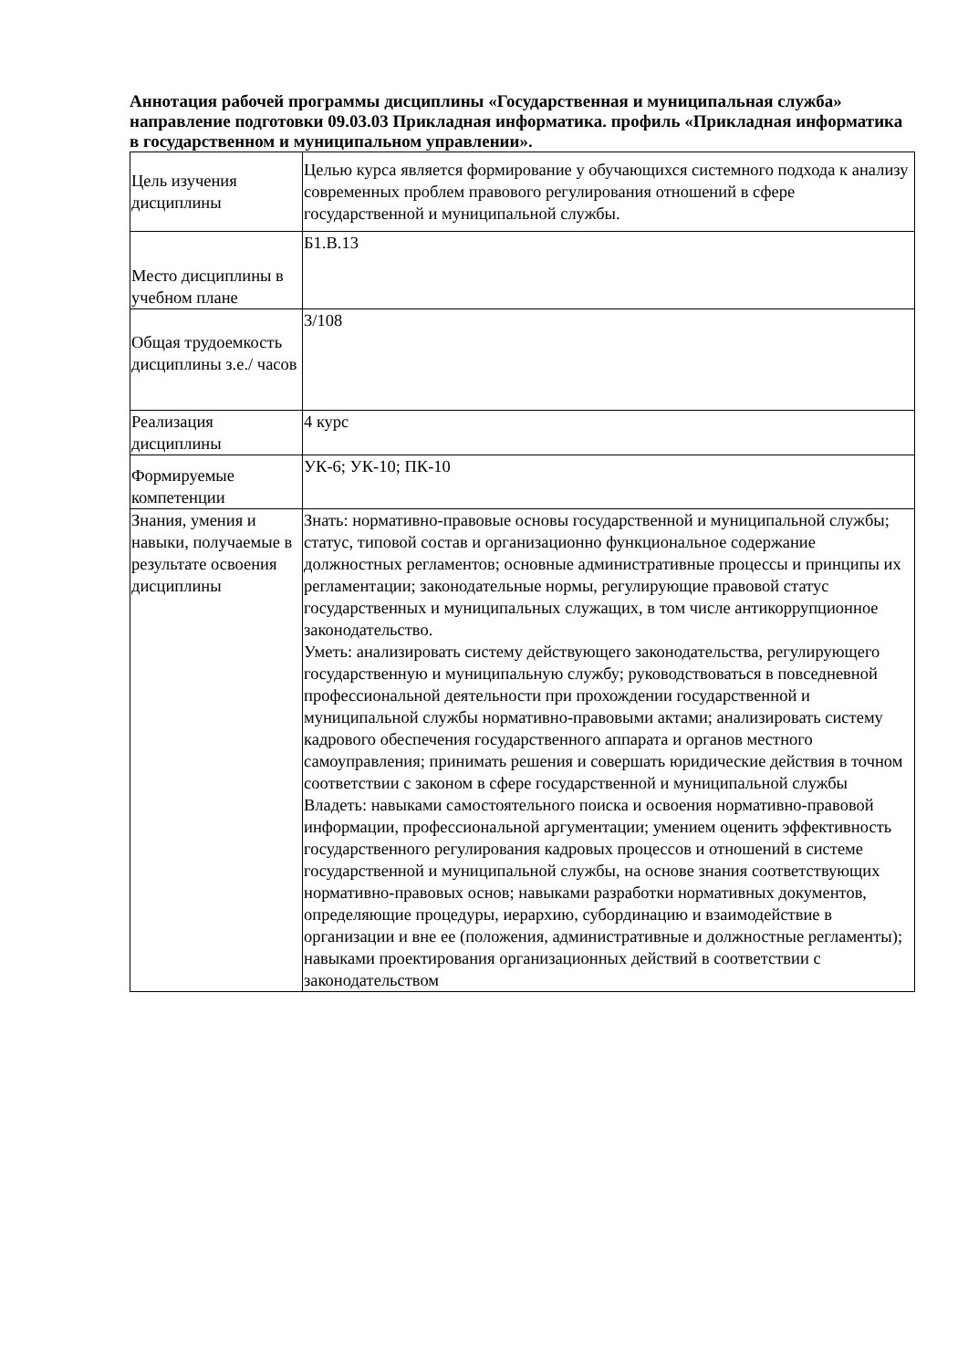Аннотация рабочей программы дисциплины «Государственная и муниципальная служба» направление подготовки 09.03.03 Прикладная информатика. профиль «Прикладная информатика в государственном и муниципальном управлении».
| Цель изучения дисциплины | Целью курса является формирование у обучающихся системного подхода к анализу современных проблем правового регулирования отношений в сфере государственной и муниципальной службы. |
| Место дисциплины в учебном плане | Б1.В.13 |
| Общая трудоемкость дисциплины з.е./ часов | 3/108 |
| Реализация дисциплины | 4 курс |
| Формируемые компетенции | УК-6; УК-10; ПК-10 |
| Знания, умения и навыки, получаемые в результате освоения дисциплины | Знать: нормативно-правовые основы государственной и муниципальной службы; статус, типовой состав и организационно функциональное содержание должностных регламентов; основные административные процессы и принципы их регламентации; законодательные нормы, регулирующие правовой статус государственных и муниципальных служащих, в том числе антикоррупционное законодательство. Уметь: анализировать систему действующего законодательства, регулирующего государственную и муниципальную службу; руководствоваться в повседневной профессиональной деятельности при прохождении государственной и муниципальной службы нормативно-правовыми актами; анализировать систему кадрового обеспечения государственного аппарата и органов местного самоуправления; принимать решения и совершать юридические действия в точном соответствии с законом в сфере государственной и муниципальной службы Владеть: навыками самостоятельного поиска и освоения нормативно-правовой информации, профессиональной аргументации; умением оценить эффективность государственного регулирования кадровых процессов и отношений в системе государственной и муниципальной службы, на основе знания соответствующих нормативно-правовых основ; навыками разработки нормативных документов, определяющие процедуры, иерархию, субординацию и взаимодействие в организации и вне ее (положения, административные и должностные регламенты); навыками проектирования организационных действий в соответствии с законодательством |